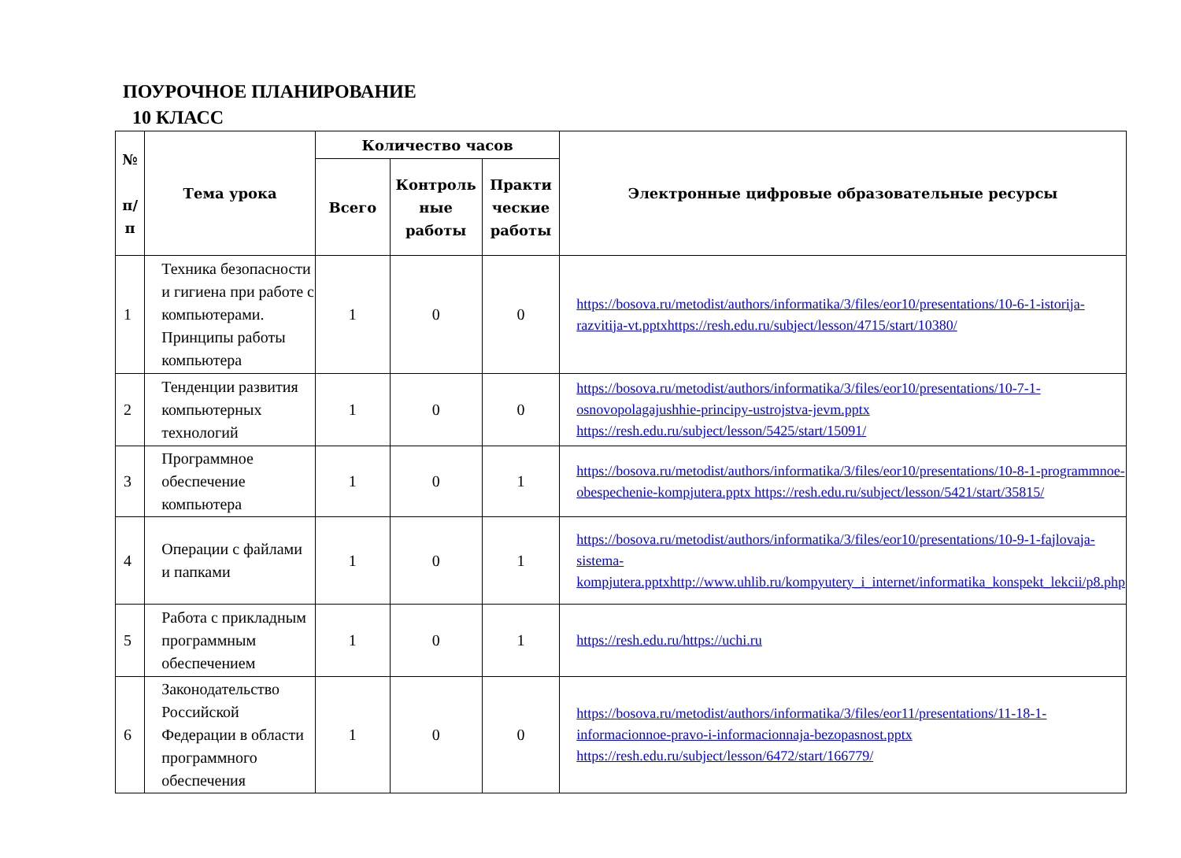ПОУРОЧНОЕ ПЛАНИРОВАНИЕ
10 КЛАСС
| № п/ п | Тема урока | Количество часов | | | Электронные цифровые образовательные ресурсы |
| --- | --- | --- | --- | --- | --- |
| | | Всего | Контроль ные работы | Практи ческие работы | |
| 1 | Техника безопасности и гигиена при работе с компьютерами. Принципы работы компьютера | 1 | 0 | 0 | https://bosova.ru/metodist/authors/informatika/3/files/eor10/presentations/10-6-1-istorija-razvitija-vt.pptxhttps://resh.edu.ru/subject/lesson/4715/start/10380/ |
| 2 | Тенденции развития компьютерных технологий | 1 | 0 | 0 | https://bosova.ru/metodist/authors/informatika/3/files/eor10/presentations/10-7-1-osnovopolagajushhie-principy-ustrojstva-jevm.pptx https://resh.edu.ru/subject/lesson/5425/start/15091/ |
| 3 | Программное обеспечение компьютера | 1 | 0 | 1 | https://bosova.ru/metodist/authors/informatika/3/files/eor10/presentations/10-8-1-programmnoe-obespechenie-kompjutera.pptx https://resh.edu.ru/subject/lesson/5421/start/35815/ |
| 4 | Операции с файлами и папками | 1 | 0 | 1 | https://bosova.ru/metodist/authors/informatika/3/files/eor10/presentations/10-9-1-fajlovaja-sistema-kompjutera.pptxhttp://www.uhlib.ru/kompyutery_i_internet/informatika_konspekt_lekcii/p8.php |
| 5 | Работа с прикладным программным обеспечением | 1 | 0 | 1 | https://resh.edu.ru/https://uchi.ru |
| 6 | Законодательство Российской Федерации в области программного обеспечения | 1 | 0 | 0 | https://bosova.ru/metodist/authors/informatika/3/files/eor11/presentations/11-18-1-informacionnoe-pravo-i-informacionnaja-bezopasnost.pptx https://resh.edu.ru/subject/lesson/6472/start/166779/ |